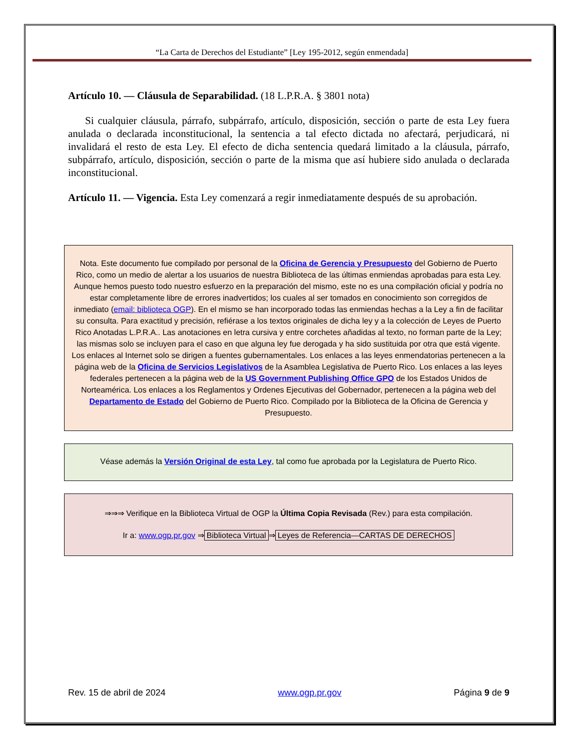“La Carta de Derechos del Estudiante” [Ley 195-2012, según enmendada]
Artículo 10. — Cláusula de Separabilidad. (18 L.P.R.A. § 3801 nota)
Si cualquier cláusula, párrafo, subpárrafo, artículo, disposición, sección o parte de esta Ley fuera anulada o declarada inconstitucional, la sentencia a tal efecto dictada no afectará, perjudicará, ni invalidará el resto de esta Ley. El efecto de dicha sentencia quedará limitado a la cláusula, párrafo, subpárrafo, artículo, disposición, sección o parte de la misma que así hubiere sido anulada o declarada inconstitucional.
Artículo 11. — Vigencia. Esta Ley comenzará a regir inmediatamente después de su aprobación.
Nota. Este documento fue compilado por personal de la Oficina de Gerencia y Presupuesto del Gobierno de Puerto Rico, como un medio de alertar a los usuarios de nuestra Biblioteca de las últimas enmiendas aprobadas para esta Ley. Aunque hemos puesto todo nuestro esfuerzo en la preparación del mismo, este no es una compilación oficial y podría no estar completamente libre de errores inadvertidos; los cuales al ser tomados en conocimiento son corregidos de inmediato (email: biblioteca OGP). En el mismo se han incorporado todas las enmiendas hechas a la Ley a fin de facilitar su consulta. Para exactitud y precisión, refiérase a los textos originales de dicha ley y a la colección de Leyes de Puerto Rico Anotadas L.P.R.A.. Las anotaciones en letra cursiva y entre corchetes añadidas al texto, no forman parte de la Ley; las mismas solo se incluyen para el caso en que alguna ley fue derogada y ha sido sustituida por otra que está vigente. Los enlaces al Internet solo se dirigen a fuentes gubernamentales. Los enlaces a las leyes enmendatorias pertenecen a la página web de la Oficina de Servicios Legislativos de la Asamblea Legislativa de Puerto Rico. Los enlaces a las leyes federales pertenecen a la página web de la US Government Publishing Office GPO de los Estados Unidos de Norteamérica. Los enlaces a los Reglamentos y Ordenes Ejecutivas del Gobernador, pertenecen a la página web del Departamento de Estado del Gobierno de Puerto Rico. Compilado por la Biblioteca de la Oficina de Gerencia y Presupuesto.
Véase además la Versión Original de esta Ley, tal como fue aprobada por la Legislatura de Puerto Rico.
⇒⇒⇒ Verifique en la Biblioteca Virtual de OGP la Última Copia Revisada (Rev.) para esta compilación.
Ir a: www.ogp.pr.gov ⇒ Biblioteca Virtual ⇒ Leyes de Referencia—CARTAS DE DERECHOS
Rev. 15 de abril de 2024 www.ogp.pr.gov Página 9 de 9